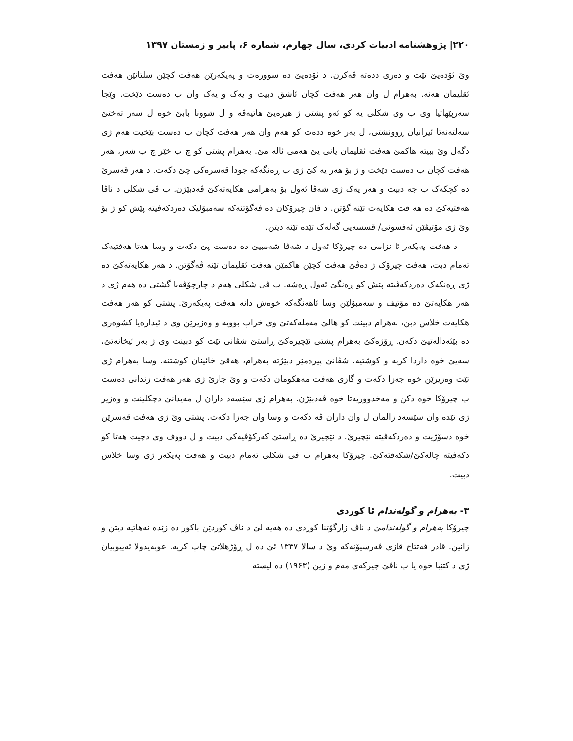۲۲۰| پژوهشنامه ادبیات کردی، سال چهارم، شماره ۶، پاییز و زمستان ۱۳۹۷
وێ ئۆدەیێ تێت و دەری ددەتە ڤەکرن. د ئۆدەیێ دە سوورەت و پەیکەرێن هەفت کچێن سلتانێن هەفت ئقلیمان هەنە. بەهرام ل وان هەر هەفت کچان ئاشق دبیت و یەک و یەک وان ب دەست دێخت. وێجا سەرپێهاتیا وی ب وی شکلی یە کو ئەو پشتی ژ هیرەیێ هاتیەڤە و ل شوونا بابێ خوە ل سەر تەختێ سەلتەنەتا ئیرانیان ڕوونشتی، ل بەر خوە ددەت کو هەم وان هەر هەفت کچان ب دەست بێخیت هەم ژی دگەل وێ ببیتە هاکمێ هەفت ئقلیمان یانی یێ هەمی ئالە مێ. بەهرام پشتی کو چ ب خێر چ ب شەر، هەر هەفت کچان ب دەست دێخت و ژ بۆ هەر یە کێ ژی ب ڕەنگەکە جودا قەسرەکی چێ دکەت. د هەر قەسرێ دە کچکەک ب جە دبیت و هەر یەک ژی شەڤا ئەول بۆ بەهرامی هکایەتەکێ ڤەدبێژن. ب ڤی شکلی د ناڤا هەفتیەکێ دە هە فت هکایەت تێنە گۆتن. د ڤان چیرۆکان دە ڤەگۆتنەکە سەمبۆلیک دەردکەڤیتە پێش کو ژ بۆ وێ ژی مۆتیڤێن ئەفسونی/ قسسەیی گەلەک تێدە تێنە دیتن.
د هەفت پەیکەر ئا نزامی دە چیرۆکا ئەول د شەڤا شەمبیێ دە دەست پێ دکەت و وسا هەتا هەفتیەک تەمام دبت، هەفت چیرۆک ژ دەڤێ هەفت کچێن هاکمێن هەفت ئقلیمان تێنە ڤەگۆتن. د هەر هکایەتەکێ دە ژی ڕەنکەک دەردکەڤیتە پێش کو ڕەنگێ ئەول ڕەشە. ب ڤی شکلی هەم د چارچۆڤەیا گشتی دە هەم ژی د هەر هکایەتێ دە مۆتیف و سەمبۆلێن وسا ئاهەنگەکە خوەش دانە هەفت پەیکەرێ. پشتی کو هەر هەفت هکایەت خلاس دبن، بەهرام دبینت کو هالێ مەملەکەتێ وی خراپ بوویە و وەزیرێن وی د ئیدارەیا کشوەری دە بێئەدالەتیێ دکەن. ڕۆژەکێ بەهرام پشتی نێچیرەکێ ڕاستێ شڤانی تێت کو دبینت وی ژ بەر ئیخانەتێ، سەیێ خوە داردا کریە و کوشتیە. شڤانێ پیرەمێر دبێژتە بەهرام، هەقێ خائینان کوشتنە. وسا بەهرام ژی تێت وەزیرێن خوە جەزا دکەت و گازی هەفت مەهکومان دکەت و وێ جارێ ژی هەر هەفت زندانی دەست ب چیرۆکا خوە دکن و مەخدووریەتا خوە ڤەدبێژن. بەهرام ژی سێسەد داران ل مەیدانێ دچکلینت و وەزیر ژی تێدە وان سێسەد زالمان ل وان داران ڤە دکەت و وسا وان جەزا دکەت. پشتی وێ ژی هەفت قەسرێن خوە دسۆژیت و دەردکەڤیتە نێچیرێ. د نێچیرێ دە ڕاستێ کەرکۆڤیەکی دبیت و ل دووف وی دچیت هەتا کو دکەڤیتە چالەکێ/شکەفتەکێ. چیرۆکا بەهرام ب ڤی شکلی تەمام دبیت و هەفت پەیکەر ژی وسا خلاس دبیت.
۳- بەهرام و گولەندام ئا کوردی
چیرۆکا بەهرام و گولەندامێ د ناڤ زارگۆتنا کوردی دە هەیە لێ د ناڤ کوردێن باکور دە زێدە نەهاتیە دیتن و زانین. قادر فەتتاح قازی ڤەرسیۆنەکە وێ د سالا ۱۳۴۷ ئێ دە ل ڕۆژهلاتێ چاپ کریە. عوبەیدولا ئەییوبیان ژی د کتێبا خوە یا ب ناڤێ چیرکەی مەم و زین (۱۹۶۳) دە لیستە